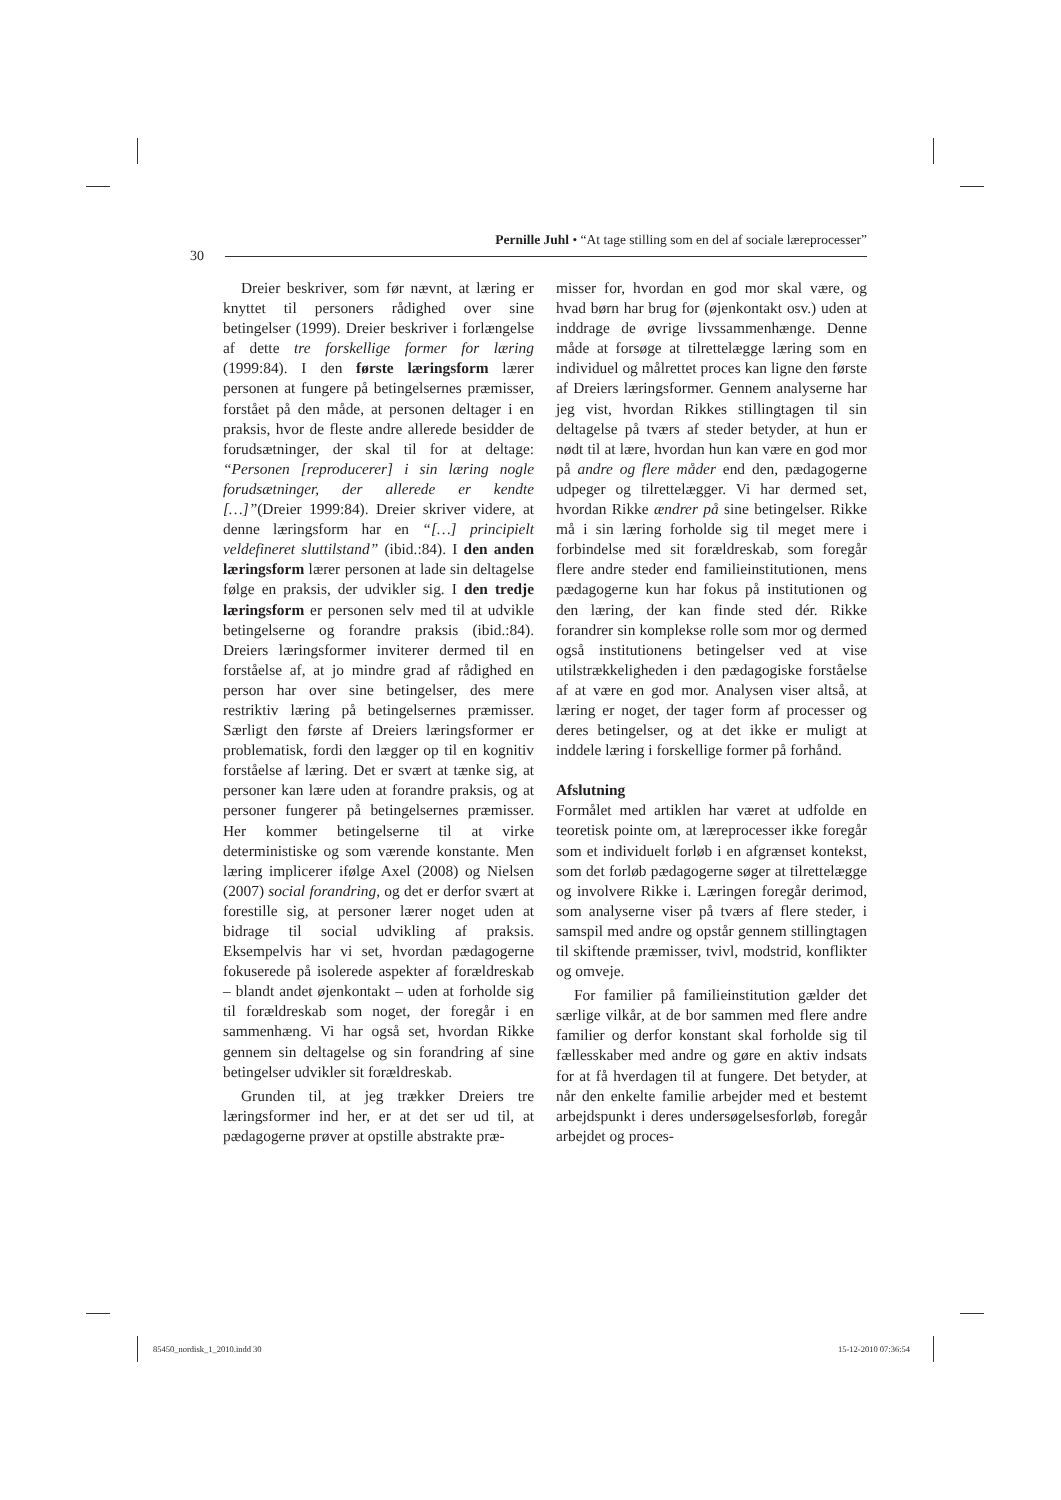Pernille Juhl • “At tage stilling som en del af sociale læreprocesser”
30
Dreier beskriver, som før nævnt, at læring er knyttet til personers rådighed over sine betingelser (1999). Dreier beskriver i forlængelse af dette tre forskellige former for læring (1999:84). I den første læringsform lærer personen at fungere på betingelsernes præmisser, forstået på den måde, at personen deltager i en praksis, hvor de fleste andre allerede besidder de forudsætninger, der skal til for at deltage: “Personen [reproducerer] i sin læring nogle forudsætninger, der allerede er kendte […]”(Dreier 1999:84). Dreier skriver videre, at denne læringsform har en “[…] principielt veldefineret sluttilstand” (ibid.:84). I den anden læringsform lærer personen at lade sin deltagelse følge en praksis, der udvikler sig. I den tredje læringsform er personen selv med til at udvikle betingelserne og forandre praksis (ibid.:84). Dreiers læringsformer inviterer dermed til en forståelse af, at jo mindre grad af rådighed en person har over sine betingelser, des mere restriktiv læring på betingelsernes præmisser. Særligt den første af Dreiers læringsformer er problematisk, fordi den lægger op til en kognitiv forståelse af læring. Det er svært at tænke sig, at personer kan lære uden at forandre praksis, og at personer fungerer på betingelsernes præmisser. Her kommer betingelserne til at virke deterministiske og som værende konstante. Men læring implicerer ifølge Axel (2008) og Nielsen (2007) social forandring, og det er derfor svært at forestille sig, at personer lærer noget uden at bidrage til social udvikling af praksis. Eksempelvis har vi set, hvordan pædagogerne fokuserede på isolerede aspekter af forældreskab – blandt andet øjenkontakt – uden at forholde sig til forældreskab som noget, der foregår i en sammenhæng. Vi har også set, hvordan Rikke gennem sin deltagelse og sin forandring af sine betingelser udvikler sit forældreskab.
Grunden til, at jeg trækker Dreiers tre læringsformer ind her, er at det ser ud til, at pædagogerne prøver at opstille abstrakte præ-
misser for, hvordan en god mor skal være, og hvad børn har brug for (øjenkontakt osv.) uden at inddrage de øvrige livssammenhænge. Denne måde at forsøge at tilrettelægge læring som en individuel og målrettet proces kan ligne den første af Dreiers læringsformer. Gennem analyserne har jeg vist, hvordan Rikkes stillingtagen til sin deltagelse på tværs af steder betyder, at hun er nødt til at lære, hvordan hun kan være en god mor på andre og flere måder end den, pædagogerne udpeger og tilrettelægger. Vi har dermed set, hvordan Rikke ændrer på sine betingelser. Rikke må i sin læring forholde sig til meget mere i forbindelse med sit forældreskab, som foregår flere andre steder end familieinstitutionen, mens pædagogerne kun har fokus på institutionen og den læring, der kan finde sted dér. Rikke forandrer sin komplekse rolle som mor og dermed også institutionens betingelser ved at vise utilstrækkeligheden i den pædagogiske forståelse af at være en god mor. Analysen viser altså, at læring er noget, der tager form af processer og deres betingelser, og at det ikke er muligt at inddele læring i forskellige former på forhånd.
Afslutning
Formålet med artiklen har været at udfolde en teoretisk pointe om, at læreprocesser ikke foregår som et individuelt forløb i en afgrænset kontekst, som det forløb pædagogerne søger at tilrettelægge og involvere Rikke i. Læringen foregår derimod, som analyserne viser på tværs af flere steder, i samspil med andre og opstår gennem stillingtagen til skiftende præmisser, tvivl, modstrid, konflikter og omveje.
For familier på familieinstitution gælder det særlige vilkår, at de bor sammen med flere andre familier og derfor konstant skal forholde sig til fællesskaber med andre og gøre en aktiv indsats for at få hverdagen til at fungere. Det betyder, at når den enkelte familie arbejder med et bestemt arbejdspunkt i deres undersøgelsesforløb, foregår arbejdet og proces-
85450_nordisk_1_2010.indd 30 15-12-2010 07:36:54